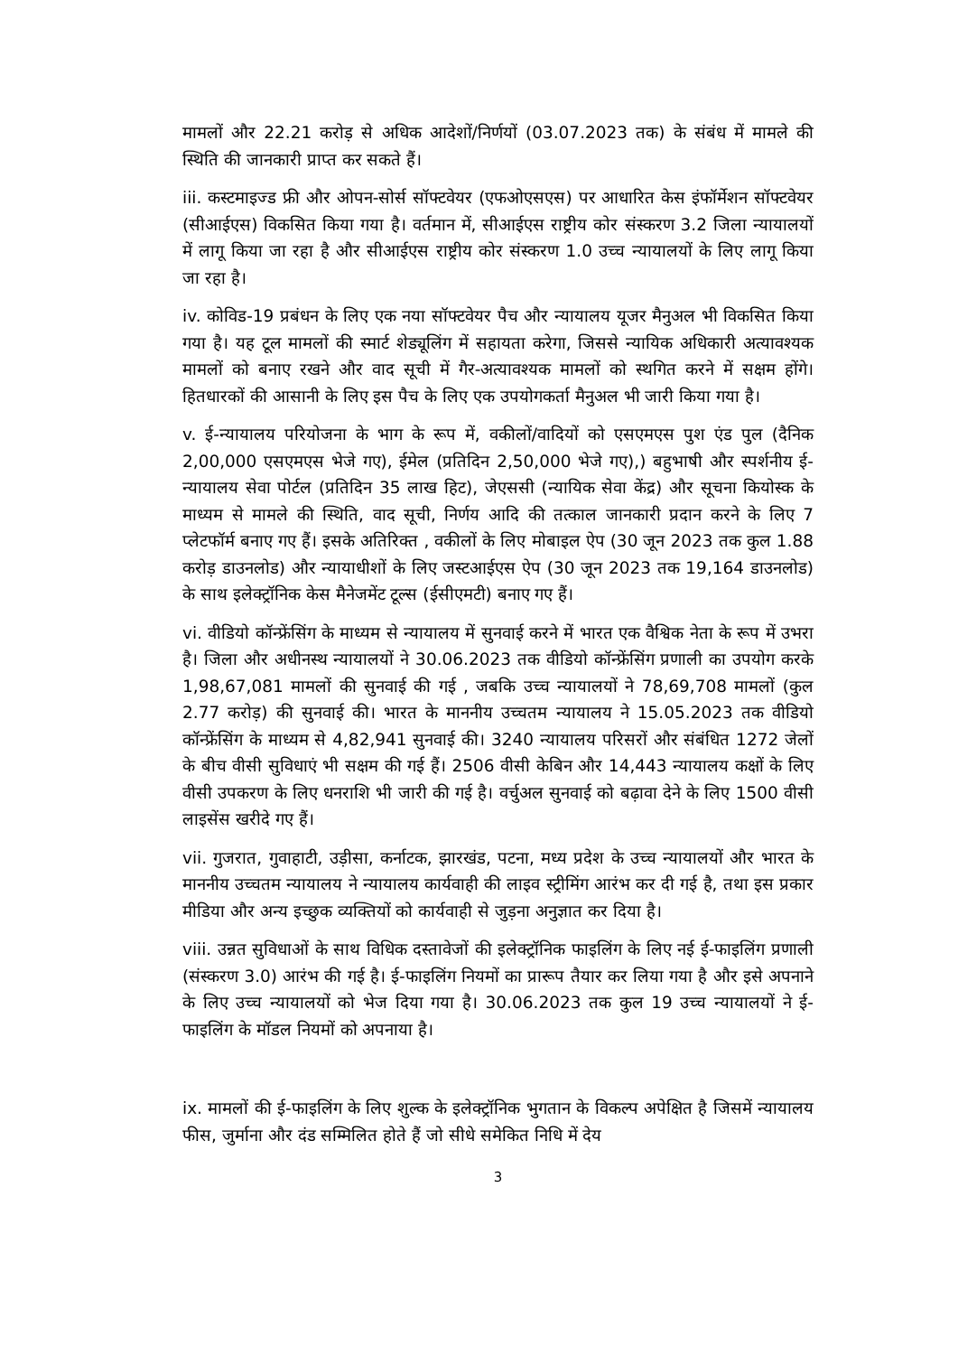मामलों और 22.21 करोड़ से अधिक आदेशों/निर्णयों (03.07.2023 तक) के संबंध में मामले की स्थिति की जानकारी प्राप्त कर सकते हैं।
iii. कस्टमाइज्ड फ्री और ओपन-सोर्स सॉफ्टवेयर (एफओएसएस) पर आधारित केस इंफॉर्मेशन सॉफ्टवेयर (सीआईएस) विकसित किया गया है। वर्तमान में, सीआईएस राष्ट्रीय कोर संस्करण 3.2 जिला न्यायालयों में लागू किया जा रहा है और सीआईएस राष्ट्रीय कोर संस्करण 1.0 उच्च न्यायालयों के लिए लागू किया जा रहा है।
iv. कोविड-19 प्रबंधन के लिए एक नया सॉफ्टवेयर पैच और न्यायालय यूजर मैनुअल भी विकसित किया गया है। यह टूल मामलों की स्मार्ट शेड्यूलिंग में सहायता करेगा, जिससे न्यायिक अधिकारी अत्यावश्यक मामलों को बनाए रखने और वाद सूची में गैर-अत्यावश्यक मामलों को स्थगित करने में सक्षम होंगे। हितधारकों की आसानी के लिए इस पैच के लिए एक उपयोगकर्ता मैनुअल भी जारी किया गया है।
v. ई-न्यायालय परियोजना के भाग के रूप में, वकीलों/वादियों को एसएमएस पुश एंड पुल (दैनिक 2,00,000 एसएमएस भेजे गए), ईमेल (प्रतिदिन 2,50,000 भेजे गए),) बहुभाषी और स्पर्शनीय ई-न्यायालय सेवा पोर्टल (प्रतिदिन 35 लाख हिट), जेएससी (न्यायिक सेवा केंद्र) और सूचना कियोस्क के माध्यम से मामले की स्थिति, वाद सूची, निर्णय आदि की तत्काल जानकारी प्रदान करने के लिए 7 प्लेटफॉर्म बनाए गए हैं। इसके अतिरिक्त , वकीलों के लिए मोबाइल ऐप (30 जून 2023 तक कुल 1.88 करोड़ डाउनलोड) और न्यायाधीशों के लिए जस्टआईएस ऐप (30 जून 2023 तक 19,164 डाउनलोड) के साथ इलेक्ट्रॉनिक केस मैनेजमेंट टूल्स (ईसीएमटी) बनाए गए हैं।
vi. वीडियो कॉन्फ्रेंसिंग के माध्यम से न्यायालय में सुनवाई करने में भारत एक वैश्विक नेता के रूप में उभरा है। जिला और अधीनस्थ न्यायालयों ने 30.06.2023 तक वीडियो कॉन्फ्रेंसिंग प्रणाली का उपयोग करके 1,98,67,081 मामलों की सुनवाई की गई , जबकि उच्च न्यायालयों ने 78,69,708 मामलों (कुल 2.77 करोड़) की सुनवाई की। भारत के माननीय उच्चतम न्यायालय ने 15.05.2023 तक वीडियो कॉन्फ्रेंसिंग के माध्यम से 4,82,941 सुनवाई की। 3240 न्यायालय परिसरों और संबंधित 1272 जेलों के बीच वीसी सुविधाएं भी सक्षम की गई हैं। 2506 वीसी केबिन और 14,443 न्यायालय कक्षों के लिए वीसी उपकरण के लिए धनराशि भी जारी की गई है। वर्चुअल सुनवाई को बढ़ावा देने के लिए 1500 वीसी लाइसेंस खरीदे गए हैं।
vii. गुजरात, गुवाहाटी, उड़ीसा, कर्नाटक, झारखंड, पटना, मध्य प्रदेश के उच्च न्यायालयों और भारत के माननीय उच्चतम न्यायालय ने न्यायालय कार्यवाही की लाइव स्ट्रीमिंग आरंभ कर दी गई है, तथा इस प्रकार मीडिया और अन्य इच्छुक व्यक्तियों को कार्यवाही से जुड़ना अनुज्ञात कर दिया है।
viii. उन्नत सुविधाओं के साथ विधिक दस्तावेजों की इलेक्ट्रॉनिक फाइलिंग के लिए नई ई-फाइलिंग प्रणाली (संस्करण 3.0) आरंभ की गई है। ई-फाइलिंग नियमों का प्रारूप तैयार कर लिया गया है और इसे अपनाने के लिए उच्च न्यायालयों को भेज दिया गया है। 30.06.2023 तक कुल 19 उच्च न्यायालयों ने ई-फाइलिंग के मॉडल नियमों को अपनाया है।
ix. मामलों की ई-फाइलिंग के लिए शुल्क के इलेक्ट्रॉनिक भुगतान के विकल्प अपेक्षित है जिसमें न्यायालय फीस, जुर्माना और दंड सम्मिलित होते हैं जो सीधे समेकित निधि में देय
3